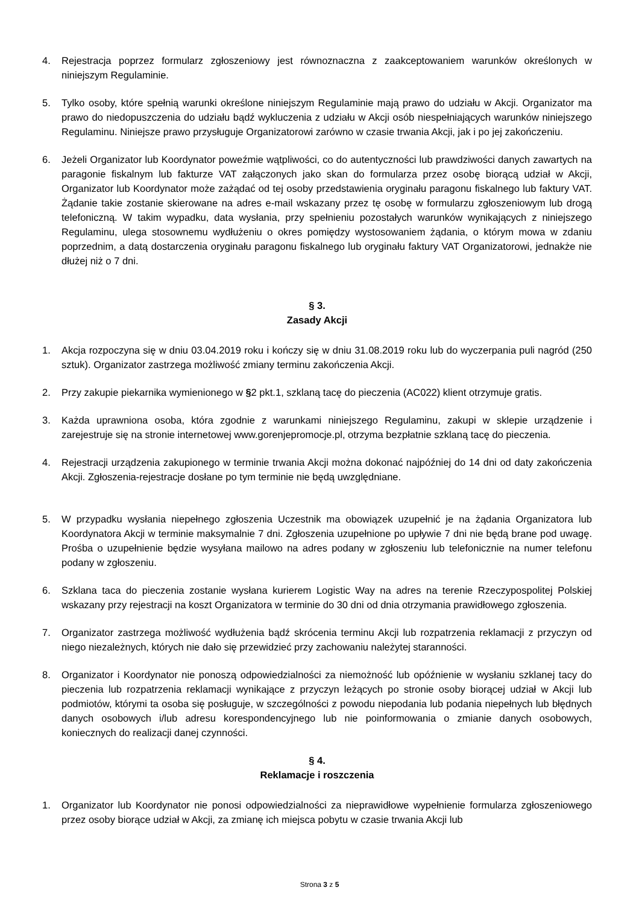4. Rejestracja poprzez formularz zgłoszeniowy jest równoznaczna z zaakceptowaniem warunków określonych w niniejszym Regulaminie.
5. Tylko osoby, które spełnią warunki określone niniejszym Regulaminie mają prawo do udziału w Akcji. Organizator ma prawo do niedopuszczenia do udziału bądź wykluczenia z udziału w Akcji osób niespełniających warunków niniejszego Regulaminu. Niniejsze prawo przysługuje Organizatorowi zarówno w czasie trwania Akcji, jak i po jej zakończeniu.
6. Jeżeli Organizator lub Koordynator poweźmie wątpliwości, co do autentyczności lub prawdziwości danych zawartych na paragonie fiskalnym lub fakturze VAT załączonych jako skan do formularza przez osobę biorącą udział w Akcji, Organizator lub Koordynator może zażądać od tej osoby przedstawienia oryginału paragonu fiskalnego lub faktury VAT. Żądanie takie zostanie skierowane na adres e-mail wskazany przez tę osobę w formularzu zgłoszeniowym lub drogą telefoniczną. W takim wypadku, data wysłania, przy spełnieniu pozostałych warunków wynikających z niniejszego Regulaminu, ulega stosownemu wydłużeniu o okres pomiędzy wystosowaniem żądania, o którym mowa w zdaniu poprzednim, a datą dostarczenia oryginału paragonu fiskalnego lub oryginału faktury VAT Organizatorowi, jednakże nie dłużej niż o 7 dni.
§ 3.
Zasady Akcji
1. Akcja rozpoczyna się w dniu 03.04.2019 roku i kończy się w dniu 31.08.2019 roku lub do wyczerpania puli nagród (250 sztuk). Organizator zastrzega możliwość zmiany terminu zakończenia Akcji.
2. Przy zakupie piekarnika wymienionego w §2 pkt.1, szklaną tacę do pieczenia (AC022) klient otrzymuje gratis.
3. Każda uprawniona osoba, która zgodnie z warunkami niniejszego Regulaminu, zakupi w sklepie urządzenie i zarejestruje się na stronie internetowej www.gorenjepromocje.pl, otrzyma bezpłatnie szklaną tacę do pieczenia.
4. Rejestracji urządzenia zakupionego w terminie trwania Akcji można dokonać najpóźniej do 14 dni od daty zakończenia Akcji. Zgłoszenia-rejestracje dosłane po tym terminie nie będą uwzględniane.
5. W przypadku wysłania niepełnego zgłoszenia Uczestnik ma obowiązek uzupełnić je na żądania Organizatora lub Koordynatora Akcji w terminie maksymalnie 7 dni. Zgłoszenia uzupełnione po upływie 7 dni nie będą brane pod uwagę. Prośba o uzupełnienie będzie wysyłana mailowo na adres podany w zgłoszeniu lub telefonicznie na numer telefonu podany w zgłoszeniu.
6. Szklana taca do pieczenia zostanie wysłana kurierem Logistic Way na adres na terenie Rzeczypospolitej Polskiej wskazany przy rejestracji na koszt Organizatora w terminie do 30 dni od dnia otrzymania prawidłowego zgłoszenia.
7. Organizator zastrzega możliwość wydłużenia bądź skrócenia terminu Akcji lub rozpatrzenia reklamacji z przyczyn od niego niezależnych, których nie dało się przewidzieć przy zachowaniu należytej staranności.
8. Organizator i Koordynator nie ponoszą odpowiedzialności za niemożność lub opóźnienie w wysłaniu szklanej tacy do pieczenia lub rozpatrzenia reklamacji wynikające z przyczyn leżących po stronie osoby biorącej udział w Akcji lub podmiotów, którymi ta osoba się posługuje, w szczególności z powodu niepodania lub podania niepełnych lub błędnych danych osobowych i/lub adresu korespondencyjnego lub nie poinformowania o zmianie danych osobowych, koniecznych do realizacji danej czynności.
§ 4.
Reklamacje i roszczenia
1. Organizator lub Koordynator nie ponosi odpowiedzialności za nieprawidłowe wypełnienie formularza zgłoszeniowego przez osoby biorące udział w Akcji, za zmianę ich miejsca pobytu w czasie trwania Akcji lub
Strona 3 z 5